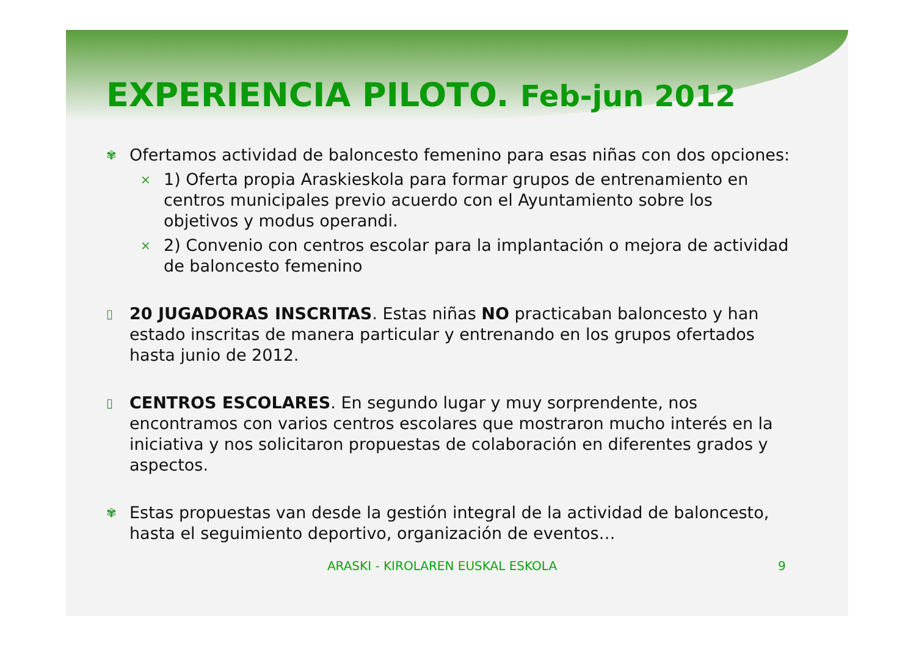EXPERIENCIA PILOTO. Feb-jun 2012
✾
Ofertamos actividad de baloncesto femenino para esas niñas con dos opciones:
×
1) Oferta propia Araskieskola para formar grupos de entrenamiento en centros municipales previo acuerdo con el Ayuntamiento sobre los objetivos y modus operandi.
×
2) Convenio con centros escolar para la implantación o mejora de actividad de baloncesto femenino
▯
20 JUGADORAS INSCRITAS. Estas niñas NO practicaban baloncesto y han estado inscritas de manera particular y entrenando en los grupos ofertados hasta junio de 2012.
▯
CENTROS ESCOLARES. En segundo lugar y muy sorprendente, nos encontramos con varios centros escolares que mostraron mucho interés en la iniciativa y nos solicitaron propuestas de colaboración en diferentes grados y aspectos.
✾
Estas propuestas van desde la gestión integral de la actividad de baloncesto, hasta el seguimiento deportivo, organización de eventos…
ARASKI - KIROLAREN EUSKAL ESKOLA 9